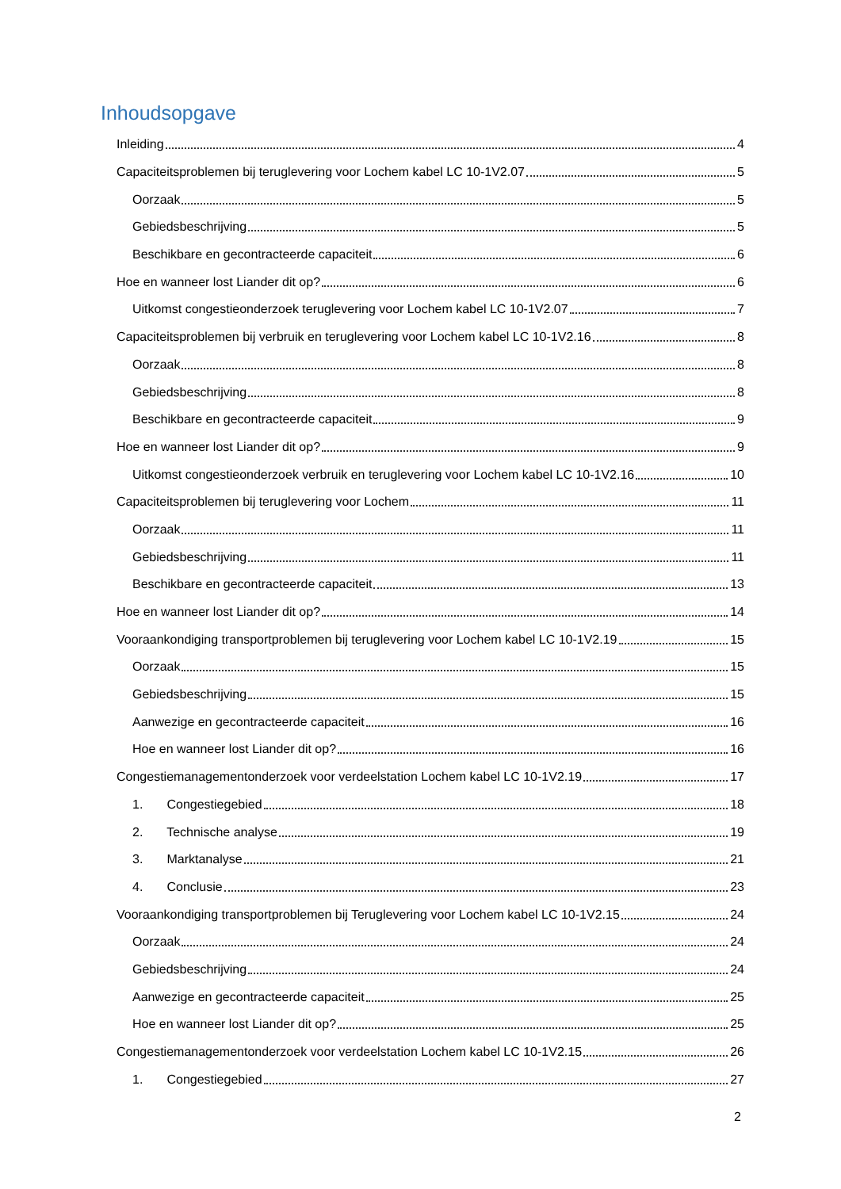Inhoudsopgave
Inleiding 4
Capaciteitsproblemen bij teruglevering voor Lochem kabel LC 10-1V2.07 5
Oorzaak 5
Gebiedsbeschrijving 5
Beschikbare en gecontracteerde capaciteit 6
Hoe en wanneer lost Liander dit op? 6
Uitkomst congestieonderzoek teruglevering voor Lochem kabel LC 10-1V2.07 7
Capaciteitsproblemen bij verbruik en teruglevering voor Lochem kabel LC 10-1V2.16 8
Oorzaak 8
Gebiedsbeschrijving 8
Beschikbare en gecontracteerde capaciteit 9
Hoe en wanneer lost Liander dit op? 9
Uitkomst congestieonderzoek verbruik en teruglevering voor Lochem kabel LC 10-1V2.16 10
Capaciteitsproblemen bij teruglevering voor Lochem 11
Oorzaak 11
Gebiedsbeschrijving 11
Beschikbare en gecontracteerde capaciteit 13
Hoe en wanneer lost Liander dit op? 14
Vooraankondiging transportproblemen bij teruglevering voor Lochem kabel LC 10-1V2.19 15
Oorzaak 15
Gebiedsbeschrijving 15
Aanwezige en gecontracteerde capaciteit 16
Hoe en wanneer lost Liander dit op? 16
Congestiemanagementonderzoek voor verdeelstation Lochem kabel LC 10-1V2.19 17
1. Congestiegebied 18
2. Technische analyse 19
3. Marktanalyse 21
4. Conclusie 23
Vooraankondiging transportproblemen bij Teruglevering voor Lochem kabel LC 10-1V2.15 24
Oorzaak 24
Gebiedsbeschrijving 24
Aanwezige en gecontracteerde capaciteit 25
Hoe en wanneer lost Liander dit op? 25
Congestiemanagementonderzoek voor verdeelstation Lochem kabel LC 10-1V2.15 26
1. Congestiegebied 27
2